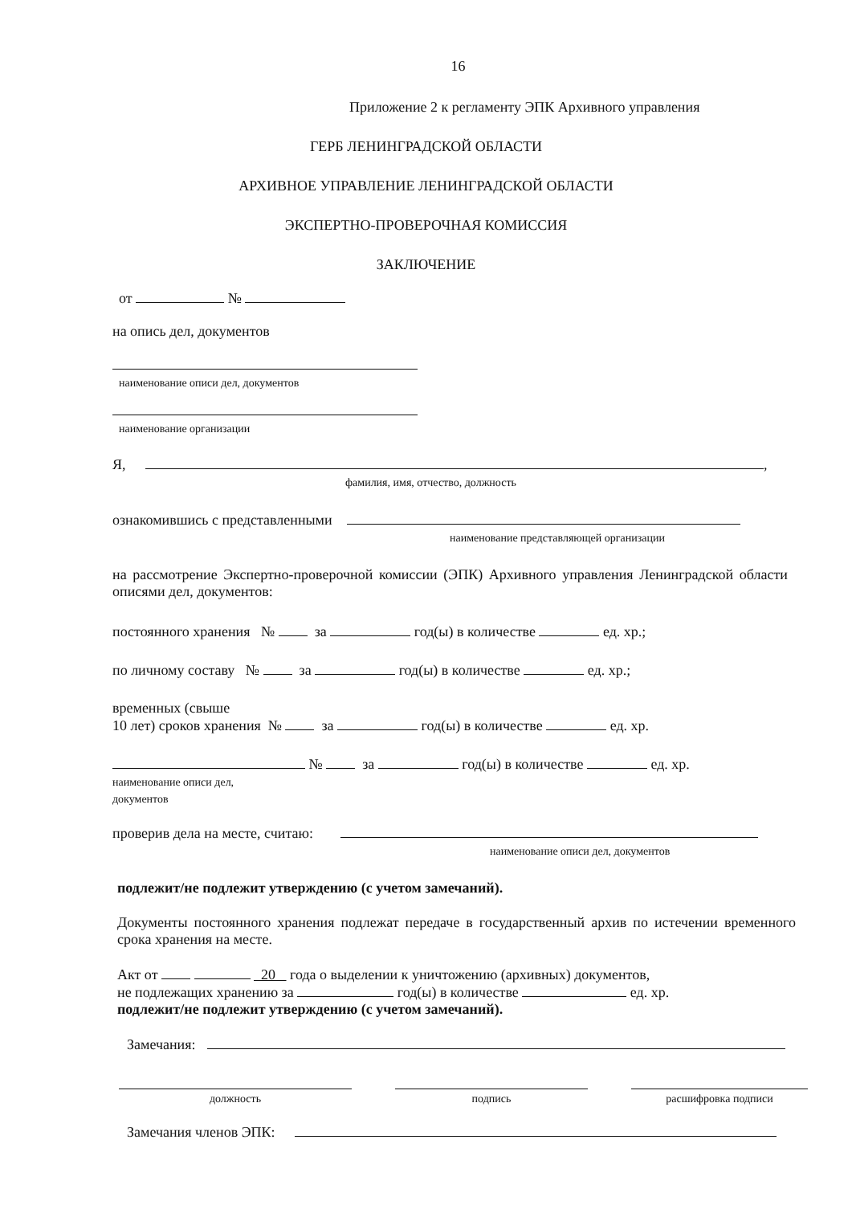16
Приложение 2 к регламенту ЭПК Архивного управления
ГЕРБ ЛЕНИНГРАДСКОЙ ОБЛАСТИ
АРХИВНОЕ УПРАВЛЕНИЕ ЛЕНИНГРАДСКОЙ ОБЛАСТИ
ЭКСПЕРТНО-ПРОВЕРОЧНАЯ КОМИССИЯ
ЗАКЛЮЧЕНИЕ
от №
на опись дел, документов
наименование описи дел, документов
наименование организации
Я, ,
фамилия, имя, отчество, должность
ознакомившись с представленными
наименование представляющей организации
на рассмотрение Экспертно-проверочной комиссии (ЭПК) Архивного управления Ленинградской области описями дел, документов:
постоянного хранения № за год(ы) в количестве ед. хр.;
по личному составу № за год(ы) в количестве ед. хр.;
временных (свыше
10 лет) сроков хранения № за год(ы) в количестве ед. хр.
№ за год(ы) в количестве ед. хр.
наименование описи дел,
документов
проверив дела на месте, считаю:
наименование описи дел, документов
подлежит/не подлежит утверждению (с учетом замечаний).
Документы постоянного хранения подлежат передаче в государственный архив по истечении временного срока хранения на месте.
Акт от 20 года о выделении к уничтожению (архивных) документов,
не подлежащих хранению за год(ы) в количестве ед. хр.
подлежит/не подлежит утверждению (с учетом замечаний).
Замечания:
должность
подпись
расшифровка подписи
Замечания членов ЭПК: